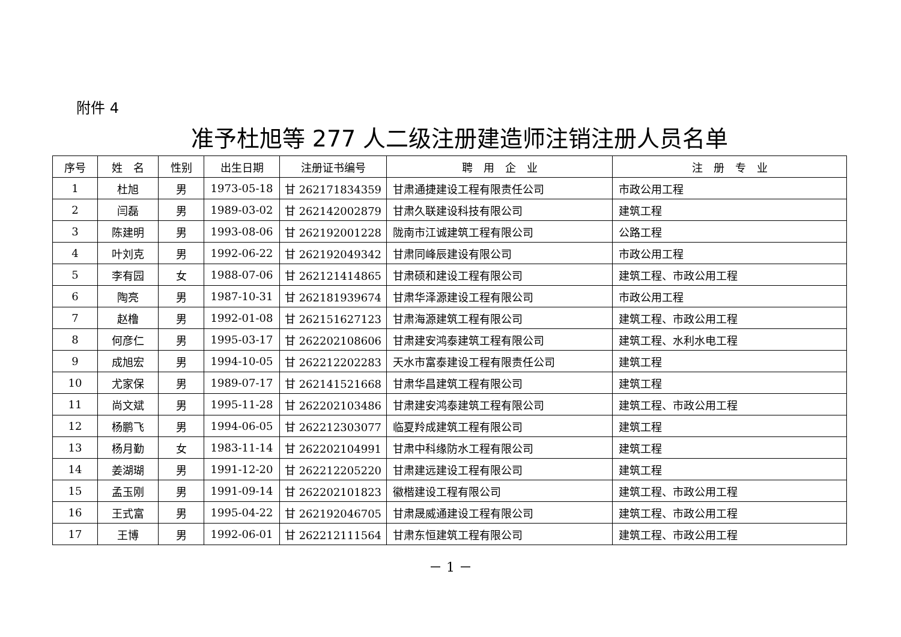附件 4
准予杜旭等 277 人二级注册建造师注销注册人员名单
| 序号 | 姓 名 | 性别 | 出生日期 | 注册证书编号 | 聘 用 企 业 | 注 册 专 业 |
| --- | --- | --- | --- | --- | --- | --- |
| 1 | 杜旭 | 男 | 1973-05-18 | 甘 262171834359 | 甘肃通捷建设工程有限责任公司 | 市政公用工程 |
| 2 | 闫磊 | 男 | 1989-03-02 | 甘 262142002879 | 甘肃久联建设科技有限公司 | 建筑工程 |
| 3 | 陈建明 | 男 | 1993-08-06 | 甘 262192001228 | 陇南市江诚建筑工程有限公司 | 公路工程 |
| 4 | 叶刘克 | 男 | 1992-06-22 | 甘 262192049342 | 甘肃同峰辰建设有限公司 | 市政公用工程 |
| 5 | 李有园 | 女 | 1988-07-06 | 甘 262121414865 | 甘肃硕和建设工程有限公司 | 建筑工程、市政公用工程 |
| 6 | 陶亮 | 男 | 1987-10-31 | 甘 262181939674 | 甘肃华泽源建设工程有限公司 | 市政公用工程 |
| 7 | 赵橹 | 男 | 1992-01-08 | 甘 262151627123 | 甘肃海源建筑工程有限公司 | 建筑工程、市政公用工程 |
| 8 | 何彦仁 | 男 | 1995-03-17 | 甘 262202108606 | 甘肃建安鸿泰建筑工程有限公司 | 建筑工程、水利水电工程 |
| 9 | 成旭宏 | 男 | 1994-10-05 | 甘 262212202283 | 天水市富泰建设工程有限责任公司 | 建筑工程 |
| 10 | 尤家保 | 男 | 1989-07-17 | 甘 262141521668 | 甘肃华昌建筑工程有限公司 | 建筑工程 |
| 11 | 尚文斌 | 男 | 1995-11-28 | 甘 262202103486 | 甘肃建安鸿泰建筑工程有限公司 | 建筑工程、市政公用工程 |
| 12 | 杨鹏飞 | 男 | 1994-06-05 | 甘 262212303077 | 临夏羚成建筑工程有限公司 | 建筑工程 |
| 13 | 杨月勤 | 女 | 1983-11-14 | 甘 262202104991 | 甘肃中科缘防水工程有限公司 | 建筑工程 |
| 14 | 姜湖瑚 | 男 | 1991-12-20 | 甘 262212205220 | 甘肃建远建设工程有限公司 | 建筑工程 |
| 15 | 孟玉刚 | 男 | 1991-09-14 | 甘 262202101823 | 徽楷建设工程有限公司 | 建筑工程、市政公用工程 |
| 16 | 王式富 | 男 | 1995-04-22 | 甘 262192046705 | 甘肃晟威通建设工程有限公司 | 建筑工程、市政公用工程 |
| 17 | 王博 | 男 | 1992-06-01 | 甘 262212111564 | 甘肃东恒建筑工程有限公司 | 建筑工程、市政公用工程 |
－ 1 －